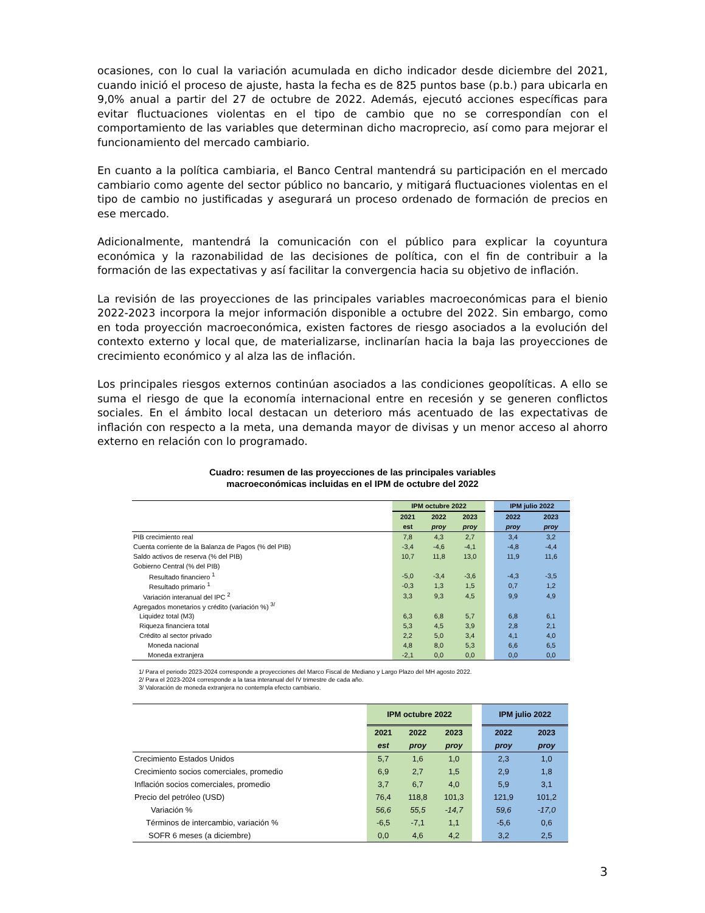ocasiones, con lo cual la variación acumulada en dicho indicador desde diciembre del 2021, cuando inició el proceso de ajuste, hasta la fecha es de 825 puntos base (p.b.) para ubicarla en 9,0% anual a partir del 27 de octubre de 2022. Además, ejecutó acciones específicas para evitar fluctuaciones violentas en el tipo de cambio que no se correspondían con el comportamiento de las variables que determinan dicho macroprecio, así como para mejorar el funcionamiento del mercado cambiario.
En cuanto a la política cambiaria, el Banco Central mantendrá su participación en el mercado cambiario como agente del sector público no bancario, y mitigará fluctuaciones violentas en el tipo de cambio no justificadas y asegurará un proceso ordenado de formación de precios en ese mercado.
Adicionalmente, mantendrá la comunicación con el público para explicar la coyuntura económica y la razonabilidad de las decisiones de política, con el fin de contribuir a la formación de las expectativas y así facilitar la convergencia hacia su objetivo de inflación.
La revisión de las proyecciones de las principales variables macroeconómicas para el bienio 2022-2023 incorpora la mejor información disponible a octubre del 2022. Sin embargo, como en toda proyección macroeconómica, existen factores de riesgo asociados a la evolución del contexto externo y local que, de materializarse, inclinarían hacia la baja las proyecciones de crecimiento económico y al alza las de inflación.
Los principales riesgos externos continúan asociados a las condiciones geopolíticas. A ello se suma el riesgo de que la economía internacional entre en recesión y se generen conflictos sociales. En el ámbito local destacan un deterioro más acentuado de las expectativas de inflación con respecto a la meta, una demanda mayor de divisas y un menor acceso al ahorro externo en relación con lo programado.
Cuadro: resumen de las proyecciones de las principales variables
macroeconómicas incluidas en el IPM de octubre del 2022
| | IPM octubre 2022 | | | | IPM julio 2022 | |
| --- | --- | --- | --- | --- | --- | --- |
| | 2021 | 2022 | 2023 | | 2022 | 2023 |
| | est | proy | proy | | proy | proy |
| PIB crecimiento real | 7,8 | 4,3 | 2,7 | | 3,4 | 3,2 |
| Cuenta corriente de la Balanza de Pagos (% del PIB) | -3,4 | -4,6 | -4,1 | | -4,8 | -4,4 |
| Saldo activos de reserva (% del PIB) | 10,7 | 11,8 | 13,0 | | 11,9 | 11,6 |
| Gobierno Central (% del PIB) | | | | | | |
| Resultado financiero <sup>1</sup> | -5,0 | -3,4 | -3,6 | | -4,3 | -3,5 |
| Resultado primario <sup>1</sup> | -0,3 | 1,3 | 1,5 | | 0,7 | 1,2 |
| Variación interanual del IPC <sup>2</sup> | 3,3 | 9,3 | 4,5 | | 9,9 | 4,9 |
| Agregados monetarios y crédito (variación %) <sup>3/</sup> | | | | | | |
| Liquidez total (M3) | 6,3 | 6,8 | 5,7 | | 6,8 | 6,1 |
| Riqueza financiera total | 5,3 | 4,5 | 3,9 | | 2,8 | 2,1 |
| Crédito al sector privado | 2,2 | 5,0 | 3,4 | | 4,1 | 4,0 |
| Moneda nacional | 4,8 | 8,0 | 5,3 | | 6,6 | 6,5 |
| Moneda extranjera | -2,1 | 0,0 | 0,0 | | 0,0 | 0,0 |
1/ Para el periodo 2023-2024 corresponde a proyecciones del Marco Fiscal de Mediano y Largo Plazo del MH agosto 2022.
2/ Para el 2023-2024 corresponde a la tasa interanual del IV trimestre de cada año.
3/ Valoración de moneda extranjera no contempla efecto cambiario.
| | IPM octubre 2022 | | | | IPM julio 2022 | |
| --- | --- | --- | --- | --- | --- | --- |
| | 2021 | 2022 | 2023 | | 2022 | 2023 |
| | est | proy | proy | | proy | proy |
| Crecimiento Estados Unidos | 5,7 | 1,6 | 1,0 | | 2,3 | 1,0 |
| Crecimiento socios comerciales, promedio | 6,9 | 2,7 | 1,5 | | 2,9 | 1,8 |
| Inflación socios comerciales, promedio | 3,7 | 6,7 | 4,0 | | 5,9 | 3,1 |
| Precio del petróleo (USD) | 76,4 | 118,8 | 101,3 | | 121,9 | 101,2 |
| Variación % | 56,6 | 55,5 | -14,7 | | 59,6 | -17,0 |
| Términos de intercambio, variación % | -6,5 | -7,1 | 1,1 | | -5,6 | 0,6 |
| SOFR 6 meses (a diciembre) | 0,0 | 4,6 | 4,2 | | 3,2 | 2,5 |
3